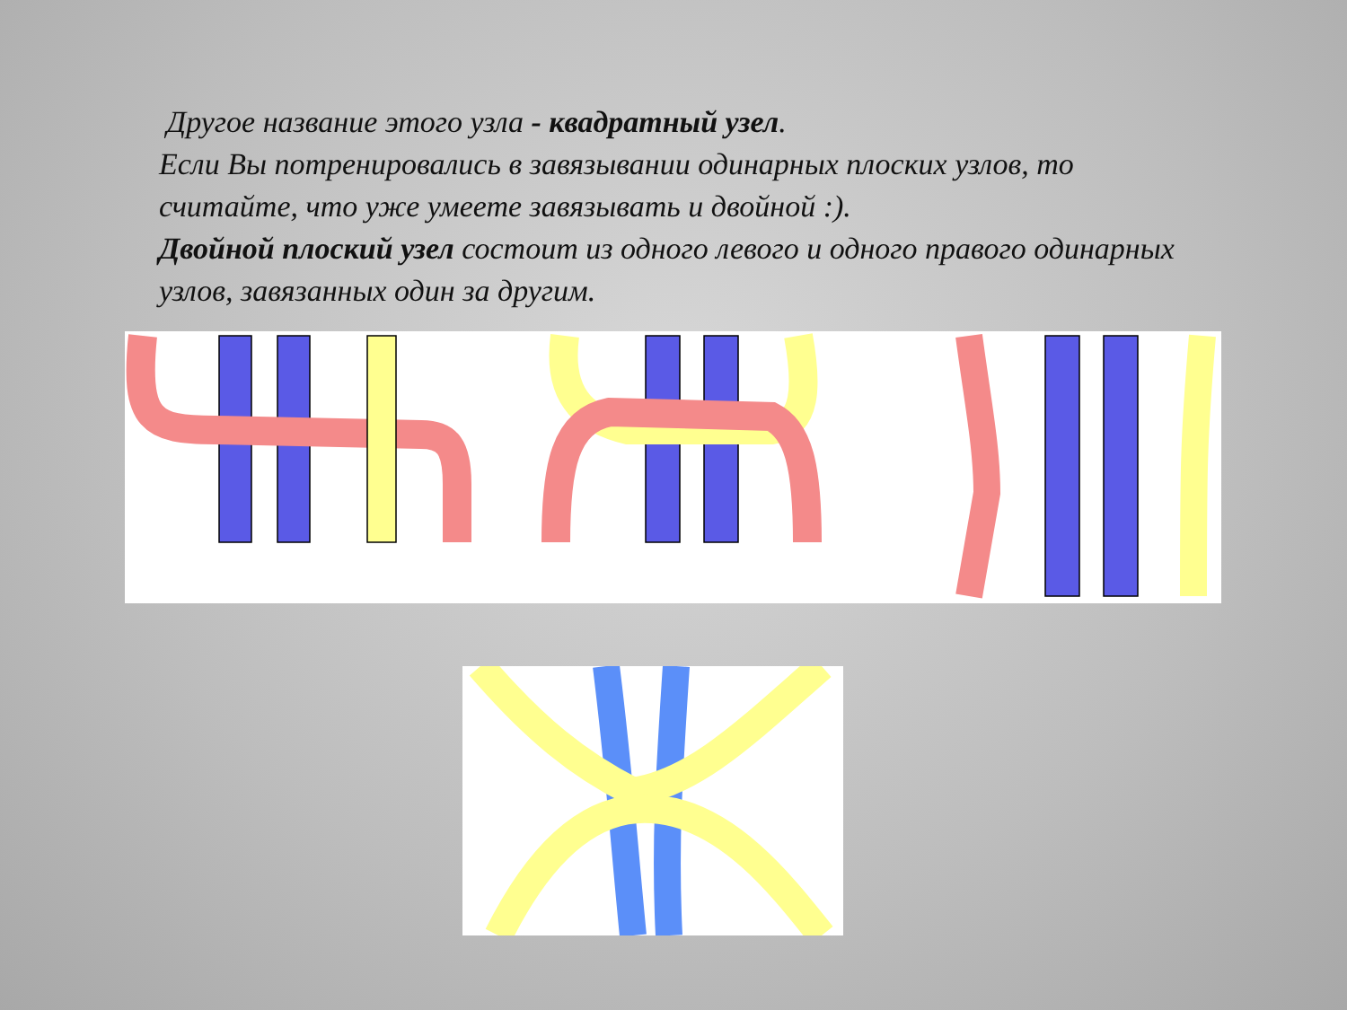Другое название этого узла - квадратный узел.
Если Вы потренировались в завязывании одинарных плоских узлов, то считайте, что уже умеете завязывать и двойной :).
Двойной плоский узел состоит из одного левого и одного правого одинарных узлов, завязанных один за другим.